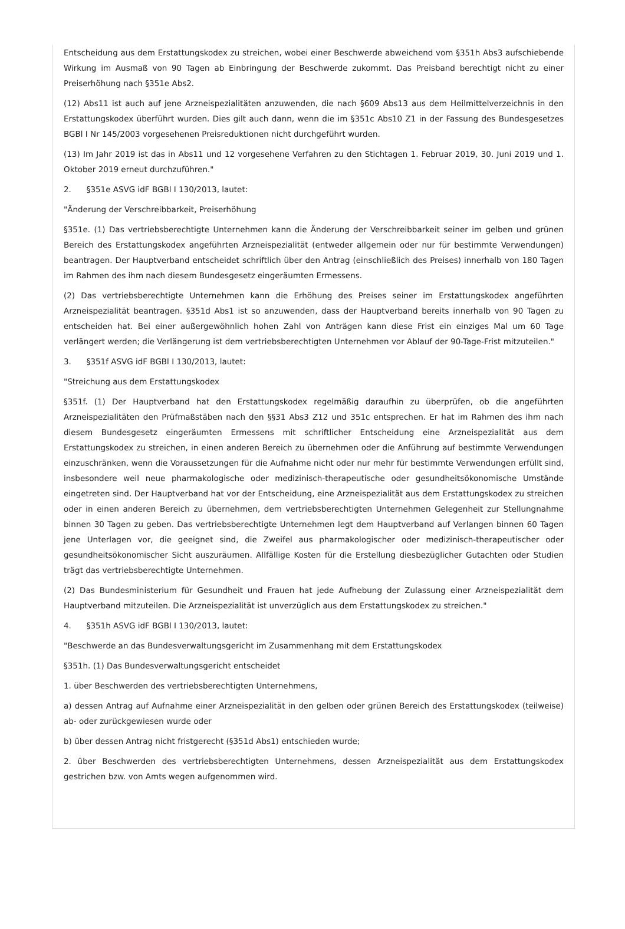Entscheidung aus dem Erstattungskodex zu streichen, wobei einer Beschwerde abweichend vom §351h Abs3 aufschiebende Wirkung im Ausmaß von 90 Tagen ab Einbringung der Beschwerde zukommt. Das Preisband berechtigt nicht zu einer Preiserhöhung nach §351e Abs2.
(12) Abs11 ist auch auf jene Arzneispezialitäten anzuwenden, die nach §609 Abs13 aus dem Heilmittelverzeichnis in den Erstattungskodex überführt wurden. Dies gilt auch dann, wenn die im §351c Abs10 Z1 in der Fassung des Bundesgesetzes BGBl I Nr 145/2003 vorgesehenen Preisreduktionen nicht durchgeführt wurden.
(13) Im Jahr 2019 ist das in Abs11 und 12 vorgesehene Verfahren zu den Stichtagen 1. Februar 2019, 30. Juni 2019 und 1. Oktober 2019 erneut durchzuführen."
2. §351e ASVG idF BGBl I 130/2013, lautet:
"Änderung der Verschreibbarkeit, Preiserhöhung
§351e. (1) Das vertriebsberechtigte Unternehmen kann die Änderung der Verschreibbarkeit seiner im gelben und grünen Bereich des Erstattungskodex angeführten Arzneispezialität (entweder allgemein oder nur für bestimmte Verwendungen) beantragen. Der Hauptverband entscheidet schriftlich über den Antrag (einschließlich des Preises) innerhalb von 180 Tagen im Rahmen des ihm nach diesem Bundesgesetz eingeräumten Ermessens.
(2) Das vertriebsberechtigte Unternehmen kann die Erhöhung des Preises seiner im Erstattungskodex angeführten Arzneispezialität beantragen. §351d Abs1 ist so anzuwenden, dass der Hauptverband bereits innerhalb von 90 Tagen zu entscheiden hat. Bei einer außergewöhnlich hohen Zahl von Anträgen kann diese Frist ein einziges Mal um 60 Tage verlängert werden; die Verlängerung ist dem vertriebsberechtigten Unternehmen vor Ablauf der 90-Tage-Frist mitzuteilen."
3. §351f ASVG idF BGBl I 130/2013, lautet:
"Streichung aus dem Erstattungskodex
§351f. (1) Der Hauptverband hat den Erstattungskodex regelmäßig daraufhin zu überprüfen, ob die angeführten Arzneispezialitäten den Prüfmaßstäben nach den §§31 Abs3 Z12 und 351c entsprechen. Er hat im Rahmen des ihm nach diesem Bundesgesetz eingeräumten Ermessens mit schriftlicher Entscheidung eine Arzneispezialität aus dem Erstattungskodex zu streichen, in einen anderen Bereich zu übernehmen oder die Anführung auf bestimmte Verwendungen einzuschränken, wenn die Voraussetzungen für die Aufnahme nicht oder nur mehr für bestimmte Verwendungen erfüllt sind, insbesondere weil neue pharmakologische oder medizinisch-therapeutische oder gesundheitsökonomische Umstände eingetreten sind. Der Hauptverband hat vor der Entscheidung, eine Arzneispezialität aus dem Erstattungskodex zu streichen oder in einen anderen Bereich zu übernehmen, dem vertriebsberechtigten Unternehmen Gelegenheit zur Stellungnahme binnen 30 Tagen zu geben. Das vertriebsberechtigte Unternehmen legt dem Hauptverband auf Verlangen binnen 60 Tagen jene Unterlagen vor, die geeignet sind, die Zweifel aus pharmakologischer oder medizinisch-therapeutischer oder gesundheitsökonomischer Sicht auszuräumen. Allfällige Kosten für die Erstellung diesbezüglicher Gutachten oder Studien trägt das vertriebsberechtigte Unternehmen.
(2) Das Bundesministerium für Gesundheit und Frauen hat jede Aufhebung der Zulassung einer Arzneispezialität dem Hauptverband mitzuteilen. Die Arzneispezialität ist unverzüglich aus dem Erstattungskodex zu streichen."
4. §351h ASVG idF BGBl I 130/2013, lautet:
"Beschwerde an das Bundesverwaltungsgericht im Zusammenhang mit dem Erstattungskodex
§351h. (1) Das Bundesverwaltungsgericht entscheidet
1. über Beschwerden des vertriebsberechtigten Unternehmens,
a) dessen Antrag auf Aufnahme einer Arzneispezialität in den gelben oder grünen Bereich des Erstattungskodex (teilweise) ab- oder zurückgewiesen wurde oder
b) über dessen Antrag nicht fristgerecht (§351d Abs1) entschieden wurde;
2. über Beschwerden des vertriebsberechtigten Unternehmens, dessen Arzneispezialität aus dem Erstattungskodex gestrichen bzw. von Amts wegen aufgenommen wird.